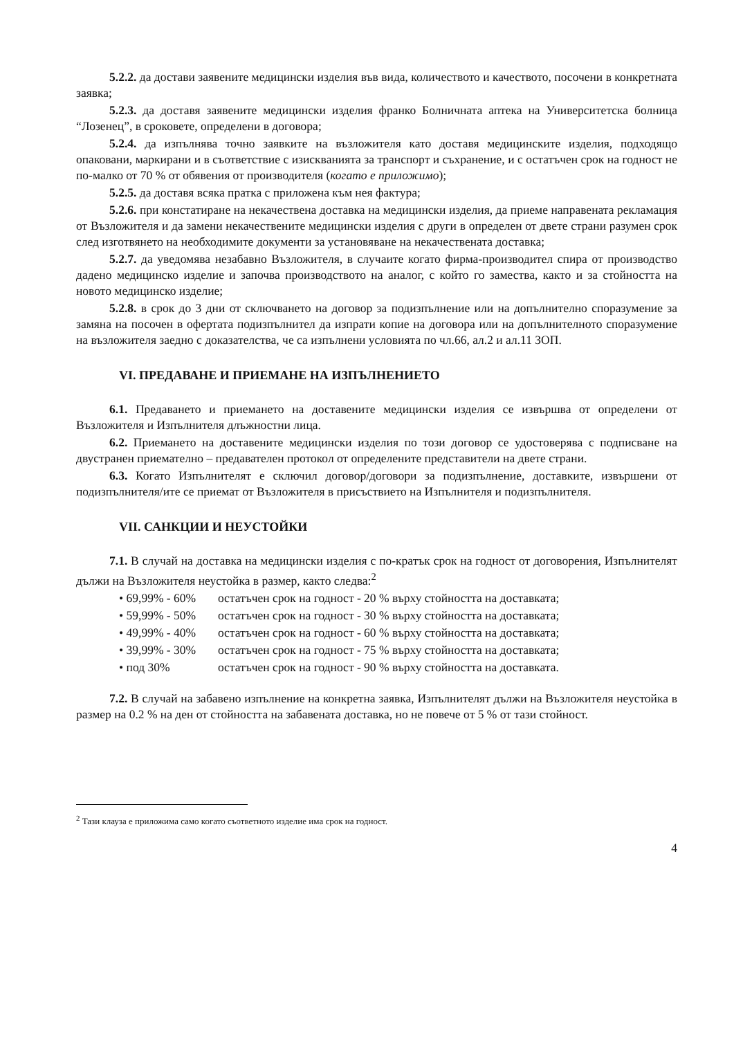5.2.2. да достави заявените медицински изделия във вида, количеството и качеството, посочени в конкретната заявка;
5.2.3. да доставя заявените медицински изделия франко Болничната аптека на Университетска болница “Лозенец”, в сроковете, определени в договора;
5.2.4. да изпълнява точно заявките на възложителя като доставя медицинските изделия, подходящо опаковани, маркирани и в съответствие с изискванията за транспорт и съхранение, и с остатъчен срок на годност не по-малко от 70 % от обявения от производителя (когато е приложимо);
5.2.5. да доставя всяка пратка с приложена към нея фактура;
5.2.6. при констатиране на некачествена доставка на медицински изделия, да приеме направената рекламация от Възложителя и да замени некачествените медицински изделия с други в определен от двете страни разумен срок след изготвянето на необходимите документи за установяване на некачествената доставка;
5.2.7. да уведомява незабавно Възложителя, в случаите когато фирма-производител спира от производство дадено медицинско изделие и започва производството на аналог, с който го замества, както и за стойността на новото медицинско изделие;
5.2.8. в срок до 3 дни от сключването на договор за подизпълнение или на допълнително споразумение за замяна на посочен в офертата подизпълнител да изпрати копие на договора или на допълнителното споразумение на възложителя заедно с доказателства, че са изпълнени условията по чл.66, ал.2 и ал.11 ЗОП.
VI. ПРЕДАВАНЕ И ПРИЕМАНЕ НА ИЗПЪЛНЕНИЕТО
6.1. Предаването и приемането на доставените медицински изделия се извършва от определени от Възложителя и Изпълнителя длъжностни лица.
6.2. Приемането на доставените медицински изделия по този договор се удостоверява с подписване на двустранен приемателно – предавателен протокол от определените представители на двете страни.
6.3. Когато Изпълнителят е сключил договор/договори за подизпълнение, доставките, извършени от подизпълнителя/ите се приемат от Възложителя в присъствието на Изпълнителя и подизпълнителя.
VII. САНКЦИИ И НЕУСТОЙКИ
7.1. В случай на доставка на медицински изделия с по-кратък срок на годност от договорения, Изпълнителят дължи на Възложителя неустойка в размер, както следва:<sup>2</sup>
• 69,99% - 60% остатъчен срок на годност - 20 % върху стойността на доставката;
• 59,99% - 50% остатъчен срок на годност - 30 % върху стойността на доставката;
• 49,99% - 40% остатъчен срок на годност - 60 % върху стойността на доставката;
• 39,99% - 30% остатъчен срок на годност - 75 % върху стойността на доставката;
• под 30% остатъчен срок на годност - 90 % върху стойността на доставката.
7.2. В случай на забавено изпълнение на конкретна заявка, Изпълнителят дължи на Възложителя неустойка в размер на 0.2 % на ден от стойността на забавената доставка, но не повече от 5 % от тази стойност.
<sup>2</sup> Тази клауза е приложима само когато съответното изделие има срок на годност.
4